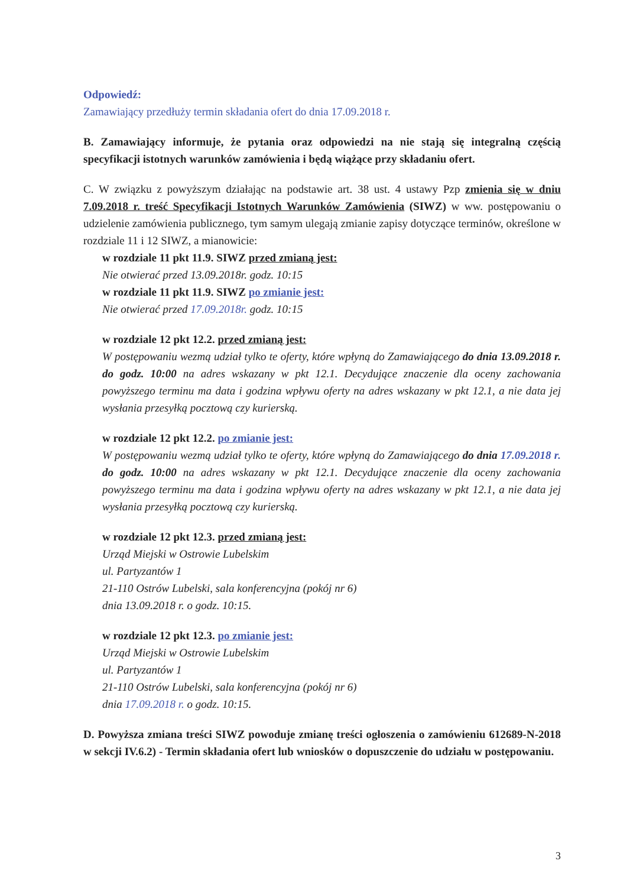Odpowiedź:
Zamawiający przedłuży termin składania ofert do dnia 17.09.2018 r.
B. Zamawiający informuje, że pytania oraz odpowiedzi na nie stają się integralną częścią specyfikacji istotnych warunków zamówienia i będą wiążące przy składaniu ofert.
C. W związku z powyższym działając na podstawie art. 38 ust. 4 ustawy Pzp zmienia się w dniu 7.09.2018 r. treść Specyfikacji Istotnych Warunków Zamówienia (SIWZ) w ww. postępowaniu o udzielenie zamówienia publicznego, tym samym ulegają zmianie zapisy dotyczące terminów, określone w rozdziale 11 i 12 SIWZ, a mianowicie:
w rozdziale 11 pkt 11.9. SIWZ przed zmianą jest:
Nie otwierać przed 13.09.2018r. godz. 10:15
w rozdziale 11 pkt 11.9. SIWZ po zmianie jest:
Nie otwierać przed 17.09.2018r. godz. 10:15
w rozdziale 12 pkt 12.2. przed zmianą jest:
W postępowaniu wezmą udział tylko te oferty, które wpłyną do Zamawiającego do dnia 13.09.2018 r. do godz. 10:00 na adres wskazany w pkt 12.1. Decydujące znaczenie dla oceny zachowania powyższego terminu ma data i godzina wpływu oferty na adres wskazany w pkt 12.1, a nie data jej wysłania przesyłką pocztową czy kurierską.
w rozdziale 12 pkt 12.2. po zmianie jest:
W postępowaniu wezmą udział tylko te oferty, które wpłyną do Zamawiającego do dnia 17.09.2018 r. do godz. 10:00 na adres wskazany w pkt 12.1. Decydujące znaczenie dla oceny zachowania powyższego terminu ma data i godzina wpływu oferty na adres wskazany w pkt 12.1, a nie data jej wysłania przesyłką pocztową czy kurierską.
w rozdziale 12 pkt 12.3. przed zmianą jest:
Urząd Miejski w Ostrowie Lubelskim
ul. Partyzantów 1
21-110 Ostrów Lubelski, sala konferencyjna (pokój nr 6)
dnia 13.09.2018 r. o godz. 10:15.
w rozdziale 12 pkt 12.3. po zmianie jest:
Urząd Miejski w Ostrowie Lubelskim
ul. Partyzantów 1
21-110 Ostrów Lubelski, sala konferencyjna (pokój nr 6)
dnia 17.09.2018 r. o godz. 10:15.
D. Powyższa zmiana treści SIWZ powoduje zmianę treści ogłoszenia o zamówieniu 612689-N-2018 w sekcji IV.6.2) - Termin składania ofert lub wniosków o dopuszczenie do udziału w postępowaniu.
3